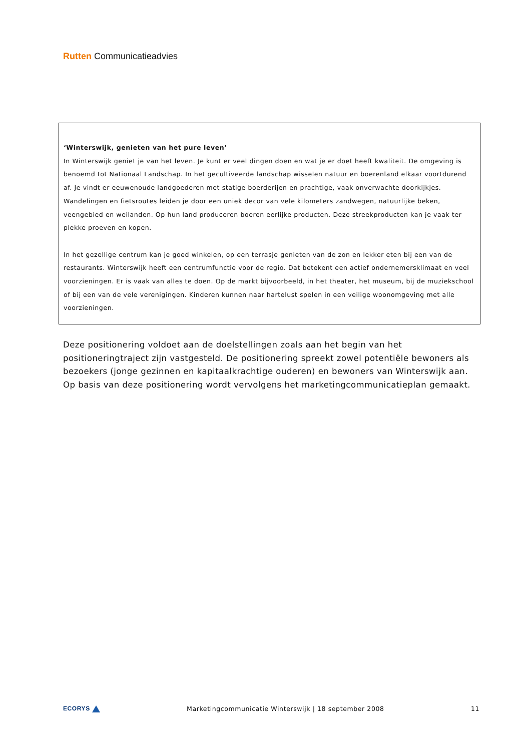Rutten Communicatieadvies
‘Winterswijk, genieten van het pure leven’
In Winterswijk geniet je van het leven. Je kunt er veel dingen doen en wat je er doet heeft kwaliteit. De omgeving is benoemd tot Nationaal Landschap. In het gecultiveerde landschap wisselen natuur en boerenland elkaar voortdurend af. Je vindt er eeuwenoude landgoederen met statige boerderijen en prachtige, vaak onverwachte doorkijkjes. Wandelingen en fietsroutes leiden je door een uniek decor van vele kilometers zandwegen, natuurlijke beken, veengebied en weilanden. Op hun land produceren boeren eerlijke producten. Deze streekproducten kan je vaak ter plekke proeven en kopen.
In het gezellige centrum kan je goed winkelen, op een terrasje genieten van de zon en lekker eten bij een van de restaurants. Winterswijk heeft een centrumfunctie voor de regio. Dat betekent een actief ondernemersklimaat en veel voorzieningen. Er is vaak van alles te doen. Op de markt bijvoorbeeld, in het theater, het museum, bij de muziekschool of bij een van de vele verenigingen. Kinderen kunnen naar hartelust spelen in een veilige woonomgeving met alle voorzieningen.
Deze positionering voldoet aan de doelstellingen zoals aan het begin van het positioneringtraject zijn vastgesteld. De positionering spreekt zowel potentiële bewoners als bezoekers (jonge gezinnen en kapitaalkrachtige ouderen) en bewoners van Winterswijk aan. Op basis van deze positionering wordt vervolgens het marketingcommunicatieplan gemaakt.
ECORYS
Marketingcommunicatie Winterswijk | 18 september 2008
11